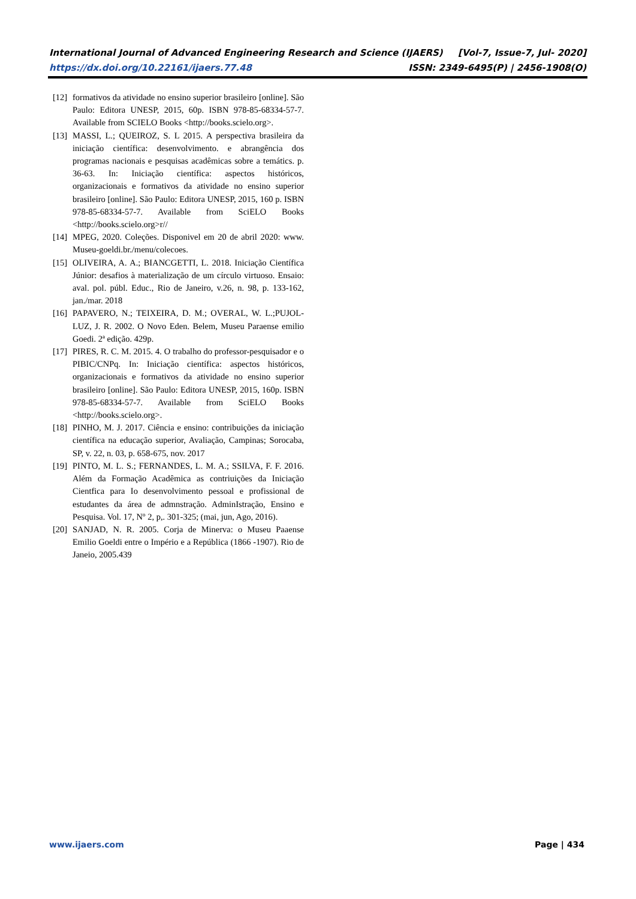International Journal of Advanced Engineering Research and Science (IJAERS) [Vol-7, Issue-7, Jul- 2020]
https://dx.doi.org/10.22161/ijaers.77.48 ISSN: 2349-6495(P) | 2456-1908(O)
[12] formativos da atividade no ensino superior brasileiro [online]. São Paulo: Editora UNESP, 2015, 60p. ISBN 978-85-68334-57-7. Available from SCIELO Books <http://books.scielo.org>.
[13] MASSI, L.; QUEIROZ, S. L 2015. A perspectiva brasileira da iniciação científica: desenvolvimento. e abrangência dos programas nacionais e pesquisas acadêmicas sobre a temátics. p. 36-63. In: Iniciação científica: aspectos históricos, organizacionais e formativos da atividade no ensino superior brasileiro [online]. São Paulo: Editora UNESP, 2015, 160 p. ISBN 978-85-68334-57-7. Available from SciELO Books <http://books.scielo.org>r//
[14] MPEG, 2020. Coleções. Disponivel em 20 de abril 2020: www. Museu-goeldi.br./menu/colecoes.
[15] OLIVEIRA, A. A.; BIANCGETTI, L. 2018. Iniciação Científica Júnior: desafios à materialização de um círculo virtuoso. Ensaio: aval. pol. públ. Educ., Rio de Janeiro, v.26, n. 98, p. 133-162, jan./mar. 2018
[16] PAPAVERO, N.; TEIXEIRA, D. M.; OVERAL, W. L.;PUJOL-LUZ, J. R. 2002. O Novo Eden. Belem, Museu Paraense emilio Goedi. 2ª edição. 429p.
[17] PIRES, R. C. M. 2015. 4. O trabalho do professor-pesquisador e o PIBIC/CNPq. In: Iniciação científica: aspectos históricos, organizacionais e formativos da atividade no ensino superior brasileiro [online]. São Paulo: Editora UNESP, 2015, 160p. ISBN 978-85-68334-57-7. Available from SciELO Books <http://books.scielo.org>.
[18] PINHO, M. J. 2017. Ciência e ensino: contribuições da iniciação científica na educação superior, Avaliação, Campinas; Sorocaba, SP, v. 22, n. 03, p. 658-675, nov. 2017
[19] PINTO, M. L. S.; FERNANDES, L. M. A.; SSILVA, F. F. 2016. Além da Formação Acadêmica as contriuições da Iniciação Cientfica para Io desenvolvimento pessoal e profissional de estudantes da área de admnstração. AdminIstração, Ensino e Pesquisa. Vol. 17, Nº 2, p,. 301-325; (mai, jun, Ago, 2016).
[20] SANJAD, N. R. 2005. Corja de Minerva: o Museu Paaense Emilio Goeldi entre o Império e a República (1866 -1907). Rio de Janeio, 2005.439
www.ijaers.com Page | 434